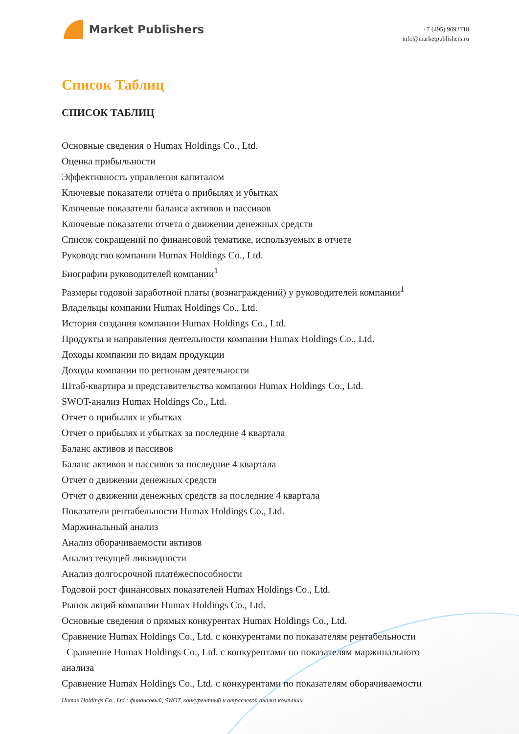Market Publishers
+7 (495) 9692718
info@marketpublishers.ru
Список Таблиц
СПИСОК ТАБЛИЦ
Основные сведения о Humax Holdings Co., Ltd.
Оценка прибыльности
Эффективность управления капиталом
Ключевые показатели отчёта о прибылях и убытках
Ключевые показатели баланса активов и пассивов
Ключевые показатели отчета о движении денежных средств
Список сокращений по финансовой тематике, используемых в отчете
Руководство компании Humax Holdings Co., Ltd.
Биографии руководителей компании<sup>1</sup>
Размеры годовой заработной платы (вознаграждений) у руководителей компании<sup>1</sup>
Владельцы компании Humax Holdings Co., Ltd.
История создания компании Humax Holdings Co., Ltd.
Продукты и направления деятельности компании Humax Holdings Co., Ltd.
Доходы компании по видам продукции
Доходы компании по регионам деятельности
Штаб-квартира и представительства компании Humax Holdings Co., Ltd.
SWOT-анализ Humax Holdings Co., Ltd.
Отчет о прибылях и убытках
Отчет о прибылях и убытках за последние 4 квартала
Баланс активов и пассивов
Баланс активов и пассивов за последние 4 квартала
Отчет о движении денежных средств
Отчет о движении денежных средств за последние 4 квартала
Показатели рентабельности Humax Holdings Co., Ltd.
Маржинальный анализ
Анализ оборачиваемости активов
Анализ текущей ликвидности
Анализ долгосрочной платёжеспособности
Годовой рост финансовых показателей Humax Holdings Co., Ltd.
Рынок акций компании Humax Holdings Co., Ltd.
Основные сведения о прямых конкурентах Humax Holdings Co., Ltd.
Сравнение Humax Holdings Co., Ltd. с конкурентами по показателям рентабельности
Сравнение Humax Holdings Co., Ltd. с конкурентами по показателям маржинального анализа
Сравнение Humax Holdings Co., Ltd. с конкурентами по показателям оборачиваемости
Humax Holdings Co., Ltd.: финансовый, SWOT, конкурентный и отраслевой анализ компании